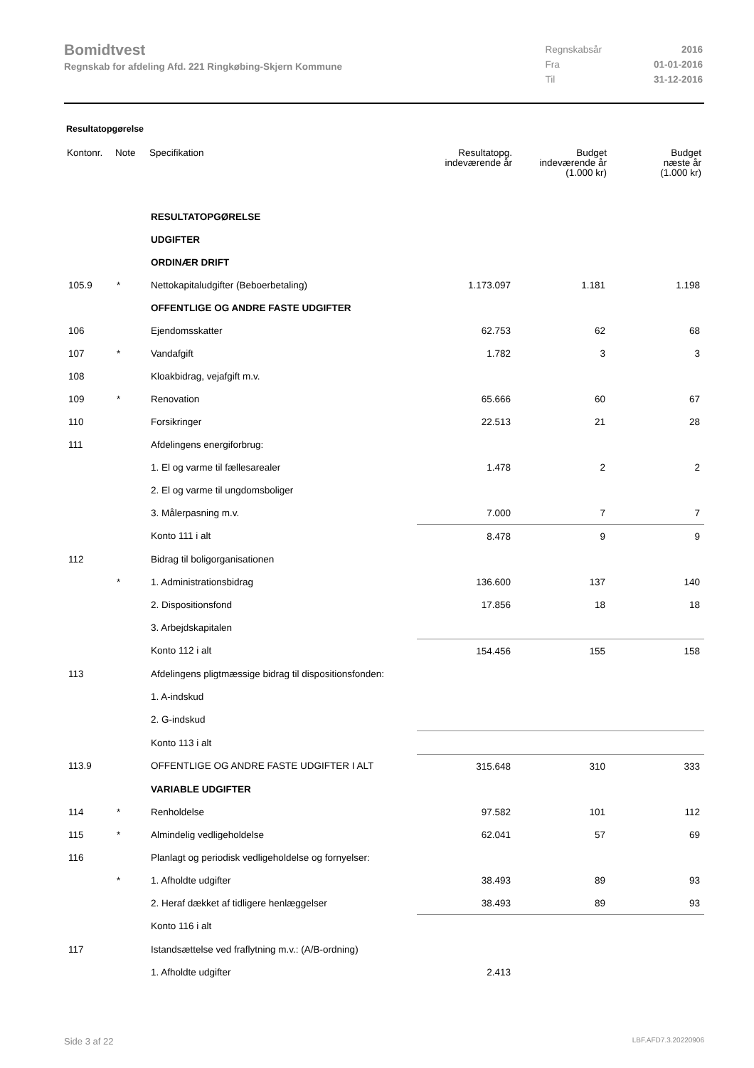Bomidtvest
Regnskab for afdeling Afd. 221 Ringkøbing-Skjern Kommune
| Regnskabsår | 2016 |
| Fra | 01-01-2016 |
| Til | 31-12-2016 |
Resultatopgørelse
| Kontonr. | Note | Specifikation | Resultatopg. indeværende år | Budget indeværende år (1.000 kr) | Budget næste år (1.000 kr) |
| --- | --- | --- | --- | --- | --- |
| | | RESULTATOPGØRELSE | | | |
| | | UDGIFTER | | | |
| | | ORDINÆR DRIFT | | | |
| 105.9 | * | Nettokapitaludgifter (Beboerbetaling) | 1.173.097 | 1.181 | 1.198 |
| | | OFFENTLIGE OG ANDRE FASTE UDGIFTER | | | |
| 106 | | Ejendomsskatter | 62.753 | 62 | 68 |
| 107 | * | Vandafgift | 1.782 | 3 | 3 |
| 108 | | Kloakbidrag, vejafgift m.v. | | | |
| 109 | * | Renovation | 65.666 | 60 | 67 |
| 110 | | Forsikringer | 22.513 | 21 | 28 |
| 111 | | Afdelingens energiforbrug: | | | |
| | | 1. El og varme til fællesarealer | 1.478 | 2 | 2 |
| | | 2. El og varme til ungdomsboliger | | | |
| | | 3. Målerpasning m.v. | 7.000 | 7 | 7 |
| | | Konto 111 i alt | 8.478 | 9 | 9 |
| 112 | | Bidrag til boligorganisationen | | | |
| | * | 1. Administrationsbidrag | 136.600 | 137 | 140 |
| | | 2. Dispositionsfond | 17.856 | 18 | 18 |
| | | 3. Arbejdskapitalen | | | |
| | | Konto 112 i alt | 154.456 | 155 | 158 |
| 113 | | Afdelingens pligtmæssige bidrag til dispositionsfonden: | | | |
| | | 1. A-indskud | | | |
| | | 2. G-indskud | | | |
| | | Konto 113 i alt | | | |
| 113.9 | | OFFENTLIGE OG ANDRE FASTE UDGIFTER I ALT | 315.648 | 310 | 333 |
| | | VARIABLE UDGIFTER | | | |
| 114 | * | Renholdelse | 97.582 | 101 | 112 |
| 115 | * | Almindelig vedligeholdelse | 62.041 | 57 | 69 |
| 116 | | Planlagt og periodisk vedligeholdelse og fornyelser: | | | |
| | * | 1. Afholdte udgifter | 38.493 | 89 | 93 |
| | | 2. Heraf dækket af tidligere henlæggelser | 38.493 | 89 | 93 |
| | | Konto 116 i alt | | | |
| 117 | | Istandsættelse ved fraflytning m.v.: (A/B-ordning) | | | |
| | | 1. Afholdte udgifter | 2.413 | | |
Side 3 af 22 LBF.AFD7.3.20220906